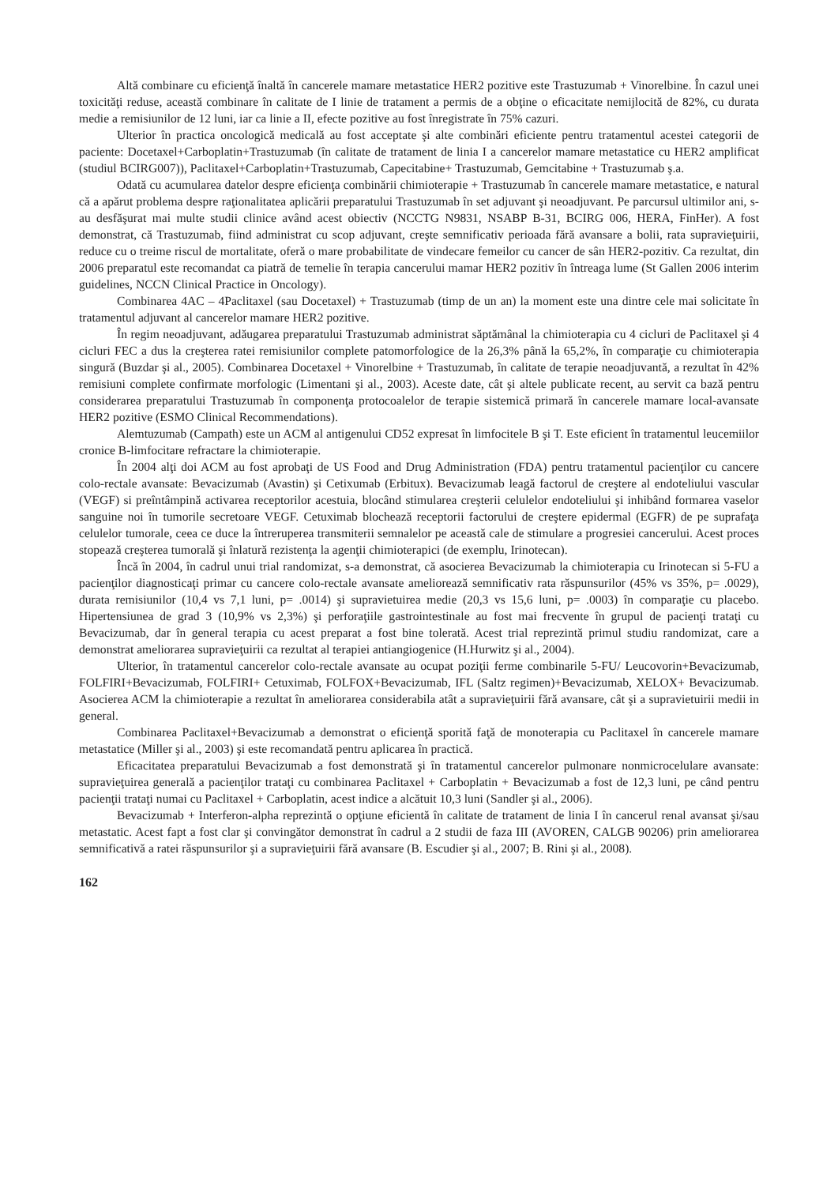Altă combinare cu eficienţă înaltă în cancerele mamare metastatice HER2 pozitive este Trastuzumab + Vinorelbine. În cazul unei toxicităţi reduse, această combinare în calitate de I linie de tratament a permis de a obţine o eficacitate nemijlocită de 82%, cu durata medie a remisiunilor de 12 luni, iar ca linie a II, efecte pozitive au fost înregistrate în 75% cazuri.
Ulterior în practica oncologică medicală au fost acceptate şi alte combinări eficiente pentru tratamentul acestei categorii de paciente: Docetaxel+Carboplatin+Trastuzumab (în calitate de tratament de linia I a cancerelor mamare metastatice cu HER2 amplificat (studiul BCIRG007)), Paclitaxel+Carboplatin+Trastuzumab, Capecitabine+ Trastuzumab, Gemcitabine + Trastuzumab ş.a.
Odată cu acumularea datelor despre eficienţa combinării chimioterapie + Trastuzumab în cancerele mamare metastatice, e natural că a apărut problema despre raţionalitatea aplicării preparatului Trastuzumab în set adjuvant şi neoadjuvant. Pe parcursul ultimilor ani, s-au desfăşurat mai multe studii clinice având acest obiectiv (NCCTG N9831, NSABP B-31, BCIRG 006, HERA, FinHer). A fost demonstrat, că Trastuzumab, fiind administrat cu scop adjuvant, creşte semnificativ perioada fără avansare a bolii, rata supravieţuirii, reduce cu o treime riscul de mortalitate, oferă o mare probabilitate de vindecare femeilor cu cancer de sân HER2-pozitiv. Ca rezultat, din 2006 preparatul este recomandat ca piatră de temelie în terapia cancerului mamar HER2 pozitiv în întreaga lume (St Gallen 2006 interim guidelines, NCCN Clinical Practice in Oncology).
Combinarea 4AC – 4Paclitaxel (sau Docetaxel) + Trastuzumab (timp de un an) la moment este una dintre cele mai solicitate în tratamentul adjuvant al cancerelor mamare HER2 pozitive.
În regim neoadjuvant, adăugarea preparatului Trastuzumab administrat săptămânal la chimioterapia cu 4 cicluri de Paclitaxel şi 4 cicluri FEC a dus la creşterea ratei remisiunilor complete patomorfologice de la 26,3% până la 65,2%, în comparaţie cu chimioterapia singură (Buzdar şi al., 2005). Combinarea Docetaxel + Vinorelbine + Trastuzumab, în calitate de terapie neoadjuvantă, a rezultat în 42% remisiuni complete confirmate morfologic (Limentani şi al., 2003). Aceste date, cât şi altele publicate recent, au servit ca bază pentru considerarea preparatului Trastuzumab în componenţa protocoalelor de terapie sistemică primară în cancerele mamare local-avansate HER2 pozitive (ESMO Clinical Recommendations).
Alemtuzumab (Campath) este un ACM al antigenului CD52 expresat în limfocitele B şi T. Este eficient în tratamentul leucemiilor cronice B-limfocitare refractare la chimioterapie.
În 2004 alţi doi ACM au fost aprobaţi de US Food and Drug Administration (FDA) pentru tratamentul pacienţilor cu cancere colo-rectale avansate: Bevacizumab (Avastin) şi Cetixumab (Erbitux). Bevacizumab leagă factorul de creştere al endoteliului vascular (VEGF) si preîntâmpină activarea receptorilor acestuia, blocând stimularea creşterii celulelor endoteliului şi inhibând formarea vaselor sanguine noi în tumorile secretoare VEGF. Cetuximab blochează receptorii factorului de creştere epidermal (EGFR) de pe suprafaţa celulelor tumorale, ceea ce duce la întreruperea transmiterii semnalelor pe această cale de stimulare a progresiei cancerului. Acest proces stopează creşterea tumorală şi înlatură rezistenţa la agenţii chimioterapici (de exemplu, Irinotecan).
Încă în 2004, în cadrul unui trial randomizat, s-a demonstrat, că asocierea Bevacizumab la chimioterapia cu Irinotecan si 5-FU a pacienţilor diagnosticaţi primar cu cancere colo-rectale avansate ameliorează semnificativ rata răspunsurilor (45% vs 35%, p= .0029), durata remisiunilor (10,4 vs 7,1 luni, p= .0014) şi supravietuirea medie (20,3 vs 15,6 luni, p= .0003) în comparaţie cu placebo. Hipertensiunea de grad 3 (10,9% vs 2,3%) şi perforaţiile gastrointestinale au fost mai frecvente în grupul de pacienţi trataţi cu Bevacizumab, dar în general terapia cu acest preparat a fost bine tolerată. Acest trial reprezintă primul studiu randomizat, care a demonstrat ameliorarea supravieţuirii ca rezultat al terapiei antiangiogenice (H.Hurwitz şi al., 2004).
Ulterior, în tratamentul cancerelor colo-rectale avansate au ocupat poziţii ferme combinarile 5-FU/ Leucovorin+Bevacizumab, FOLFIRI+Bevacizumab, FOLFIRI+ Cetuximab, FOLFOX+Bevacizumab, IFL (Saltz regimen)+Bevacizumab, XELOX+ Bevacizumab. Asocierea ACM la chimioterapie a rezultat în ameliorarea considerabila atât a supravieţuirii fără avansare, cât şi a supravietuirii medii in general.
Combinarea Paclitaxel+Bevacizumab a demonstrat o eficienţă sporită faţă de monoterapia cu Paclitaxel în cancerele mamare metastatice (Miller şi al., 2003) şi este recomandată pentru aplicarea în practică.
Eficacitatea preparatului Bevacizumab a fost demonstrată şi în tratamentul cancerelor pulmonare nonmicrocelulare avansate: supravieţuirea generală a pacienţilor trataţi cu combinarea Paclitaxel + Carboplatin + Bevacizumab a fost de 12,3 luni, pe când pentru pacienţii trataţi numai cu Paclitaxel + Carboplatin, acest indice a alcătuit 10,3 luni (Sandler şi al., 2006).
Bevacizumab + Interferon-alpha reprezintă o opţiune eficientă în calitate de tratament de linia I în cancerul renal avansat şi/sau metastatic. Acest fapt a fost clar şi convingător demonstrat în cadrul a 2 studii de faza III (AVOREN, CALGB 90206) prin ameliorarea semnificativă a ratei răspunsurilor şi a supravieţuirii fără avansare (B. Escudier şi al., 2007; B. Rini şi al., 2008).
162